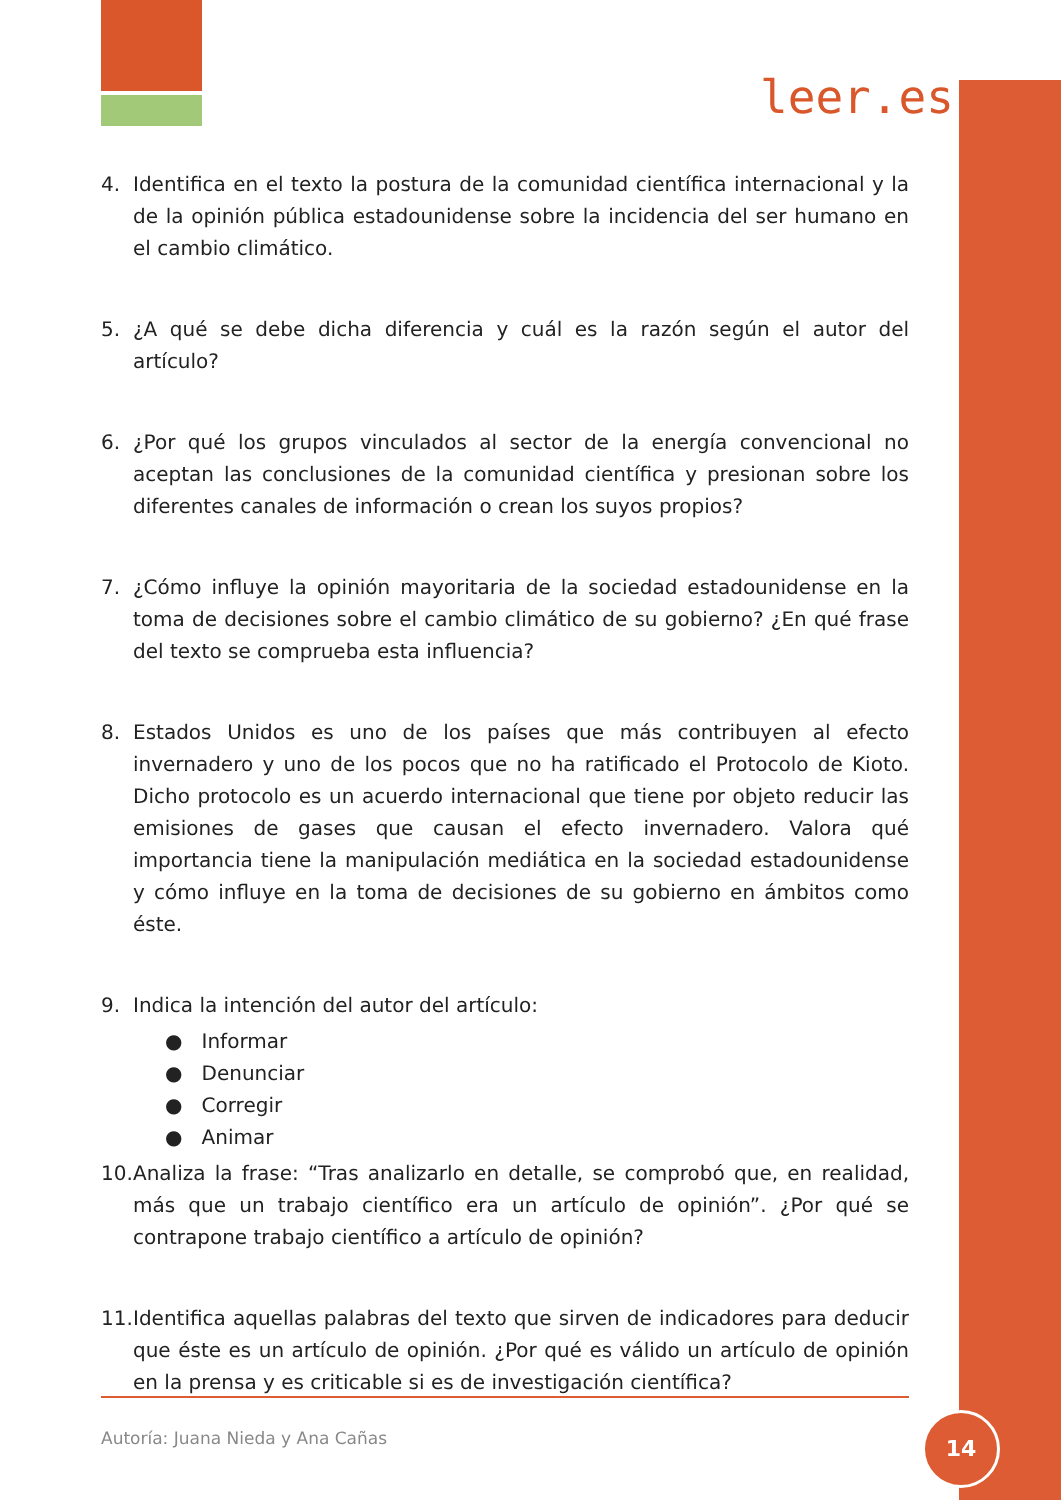leer.es
4. Identifica en el texto la postura de la comunidad científica internacional y la de la opinión pública estadounidense sobre la incidencia del ser humano en el cambio climático.
5. ¿A qué se debe dicha diferencia y cuál es la razón según el autor del artículo?
6. ¿Por qué los grupos vinculados al sector de la energía convencional no aceptan las conclusiones de la comunidad científica y presionan sobre los diferentes canales de información o crean los suyos propios?
7. ¿Cómo influye la opinión mayoritaria de la sociedad estadounidense en la toma de decisiones sobre el cambio climático de su gobierno? ¿En qué frase del texto se comprueba esta influencia?
8. Estados Unidos es uno de los países que más contribuyen al efecto invernadero y uno de los pocos que no ha ratificado el Protocolo de Kioto. Dicho protocolo es un acuerdo internacional que tiene por objeto reducir las emisiones de gases que causan el efecto invernadero. Valora qué importancia tiene la manipulación mediática en la sociedad estadounidense y cómo influye en la toma de decisiones de su gobierno en ámbitos como éste.
9. Indica la intención del autor del artículo:
● Informar
● Denunciar
● Corregir
● Animar
10. Analiza la frase: “Tras analizarlo en detalle, se comprobó que, en realidad, más que un trabajo científico era un artículo de opinión”. ¿Por qué se contrapone trabajo científico a artículo de opinión?
11. Identifica aquellas palabras del texto que sirven de indicadores para deducir que éste es un artículo de opinión. ¿Por qué es válido un artículo de opinión en la prensa y es criticable si es de investigación científica?
Autoría: Juana Nieda y Ana Cañas
14